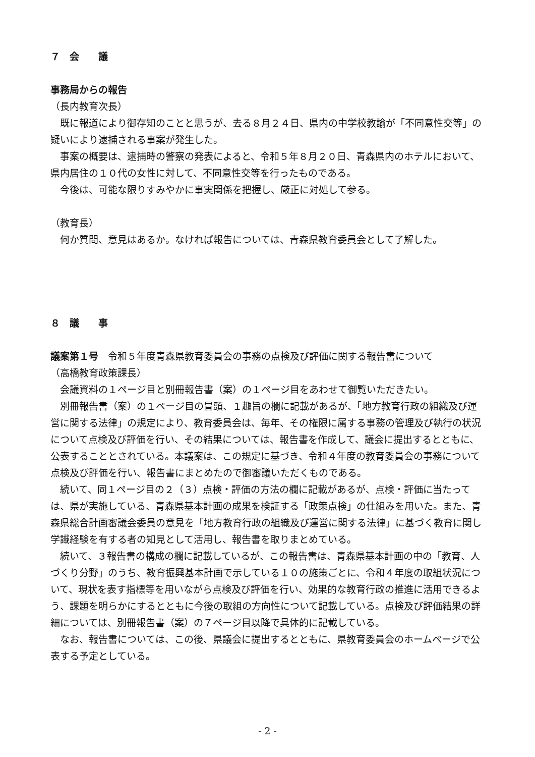７　会　　議
事務局からの報告
（長内教育次長）
既に報道により御存知のことと思うが、去る８月２４日、県内の中学校教諭が「不同意性交等」の疑いにより逮捕される事案が発生した。
事案の概要は、逮捕時の警察の発表によると、令和５年８月２０日、青森県内のホテルにおいて、県内居住の１０代の女性に対して、不同意性交等を行ったものである。
今後は、可能な限りすみやかに事実関係を把握し、厳正に対処して参る。
（教育長）
何か質問、意見はあるか。なければ報告については、青森県教育委員会として了解した。
８　議　　事
議案第１号　令和５年度青森県教育委員会の事務の点検及び評価に関する報告書について
（高橋教育政策課長）
会議資料の１ページ目と別冊報告書（案）の１ページ目をあわせて御覧いただきたい。
別冊報告書（案）の１ページ目の冒頭、１趣旨の欄に記載があるが、「地方教育行政の組織及び運営に関する法律」の規定により、教育委員会は、毎年、その権限に属する事務の管理及び執行の状況について点検及び評価を行い、その結果については、報告書を作成して、議会に提出するとともに、公表することとされている。本議案は、この規定に基づき、令和４年度の教育委員会の事務について点検及び評価を行い、報告書にまとめたので御審議いただくものである。
続いて、同１ページ目の２（３）点検・評価の方法の欄に記載があるが、点検・評価に当たっては、県が実施している、青森県基本計画の成果を検証する「政策点検」の仕組みを用いた。また、青森県総合計画審議会委員の意見を「地方教育行政の組織及び運営に関する法律」に基づく教育に関し学識経験を有する者の知見として活用し、報告書を取りまとめている。
続いて、３報告書の構成の欄に記載しているが、この報告書は、青森県基本計画の中の「教育、人づくり分野」のうち、教育振興基本計画で示している１０の施策ごとに、令和４年度の取組状況について、現状を表す指標等を用いながら点検及び評価を行い、効果的な教育行政の推進に活用できるよう、課題を明らかにするとともに今後の取組の方向性について記載している。点検及び評価結果の詳細については、別冊報告書（案）の７ページ目以降で具体的に記載している。
なお、報告書については、この後、県議会に提出するとともに、県教育委員会のホームページで公表する予定としている。
- 2 -